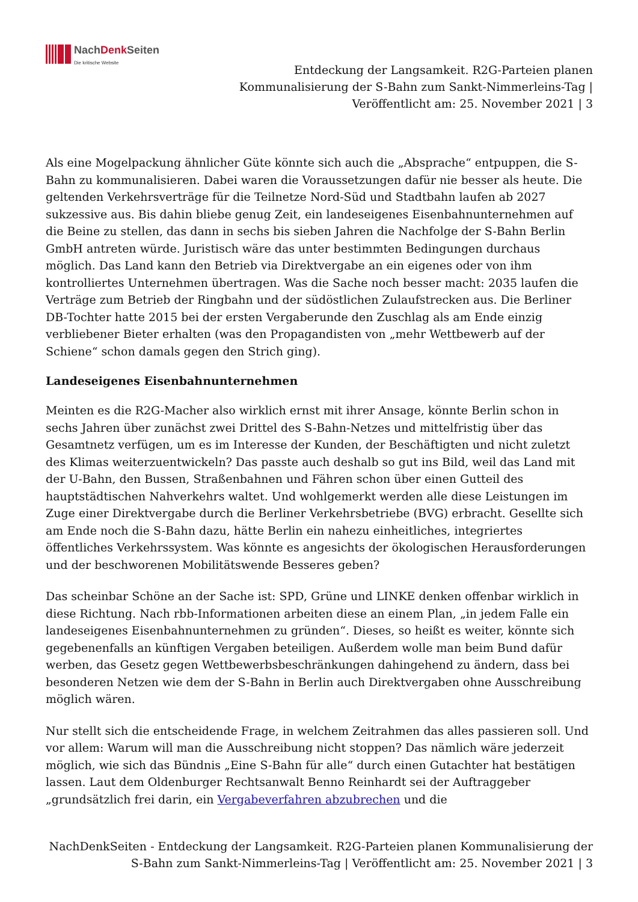NachDenk Seiten
Die kritische Website
Entdeckung der Langsamkeit. R2G-Parteien planen
Kommunalisierung der S-Bahn zum Sankt-Nimmerleins-Tag |
Veröffentlicht am: 25. November 2021 | 3
Als eine Mogelpackung ähnlicher Güte könnte sich auch die „Absprache“ entpuppen, die S-Bahn zu kommunalisieren. Dabei waren die Voraussetzungen dafür nie besser als heute. Die geltenden Verkehrsverträge für die Teilnetze Nord-Süd und Stadtbahn laufen ab 2027 sukzessive aus. Bis dahin bliebe genug Zeit, ein landeseigenes Eisenbahnunternehmen auf die Beine zu stellen, das dann in sechs bis sieben Jahren die Nachfolge der S-Bahn Berlin GmbH antreten würde. Juristisch wäre das unter bestimmten Bedingungen durchaus möglich. Das Land kann den Betrieb via Direktvergabe an ein eigenes oder von ihm kontrolliertes Unternehmen übertragen. Was die Sache noch besser macht: 2035 laufen die Verträge zum Betrieb der Ringbahn und der südöstlichen Zulaufstrecken aus. Die Berliner DB-Tochter hatte 2015 bei der ersten Vergaberunde den Zuschlag als am Ende einzig verbliebener Bieter erhalten (was den Propagandisten von „mehr Wettbewerb auf der Schiene“ schon damals gegen den Strich ging).
Landeseigenes Eisenbahnunternehmen
Meinten es die R2G-Macher also wirklich ernst mit ihrer Ansage, könnte Berlin schon in sechs Jahren über zunächst zwei Drittel des S-Bahn-Netzes und mittelfristig über das Gesamtnetz verfügen, um es im Interesse der Kunden, der Beschäftigten und nicht zuletzt des Klimas weiterzuentwickeln? Das passte auch deshalb so gut ins Bild, weil das Land mit der U-Bahn, den Bussen, Straßenbahnen und Fähren schon über einen Gutteil des hauptstädtischen Nahverkehrs waltet. Und wohlgemerkt werden alle diese Leistungen im Zuge einer Direktvergabe durch die Berliner Verkehrsbetriebe (BVG) erbracht. Gesellte sich am Ende noch die S-Bahn dazu, hätte Berlin ein nahezu einheitliches, integriertes öffentliches Verkehrssystem. Was könnte es angesichts der ökologischen Herausforderungen und der beschworenen Mobilitätswende Besseres geben?
Das scheinbar Schöne an der Sache ist: SPD, Grüne und LINKE denken offenbar wirklich in diese Richtung. Nach rbb-Informationen arbeiten diese an einem Plan, „in jedem Falle ein landeseigenes Eisenbahnunternehmen zu gründen“. Dieses, so heißt es weiter, könnte sich gegebenenfalls an künftigen Vergaben beteiligen. Außerdem wolle man beim Bund dafür werben, das Gesetz gegen Wettbewerbsbeschränkungen dahingehend zu ändern, dass bei besonderen Netzen wie dem der S-Bahn in Berlin auch Direktvergaben ohne Ausschreibung möglich wären.
Nur stellt sich die entscheidende Frage, in welchem Zeitrahmen das alles passieren soll. Und vor allem: Warum will man die Ausschreibung nicht stoppen? Das nämlich wäre jederzeit möglich, wie sich das Bündnis „Eine S-Bahn für alle“ durch einen Gutachter hat bestätigen lassen. Laut dem Oldenburger Rechtsanwalt Benno Reinhardt sei der Auftraggeber „grundsätzlich frei darin, ein Vergabeverfahren abzubrechen und die
NachDenkSeiten - Entdeckung der Langsamkeit. R2G-Parteien planen Kommunalisierung der S-Bahn zum Sankt-Nimmerleins-Tag | Veröffentlicht am: 25. November 2021 | 3